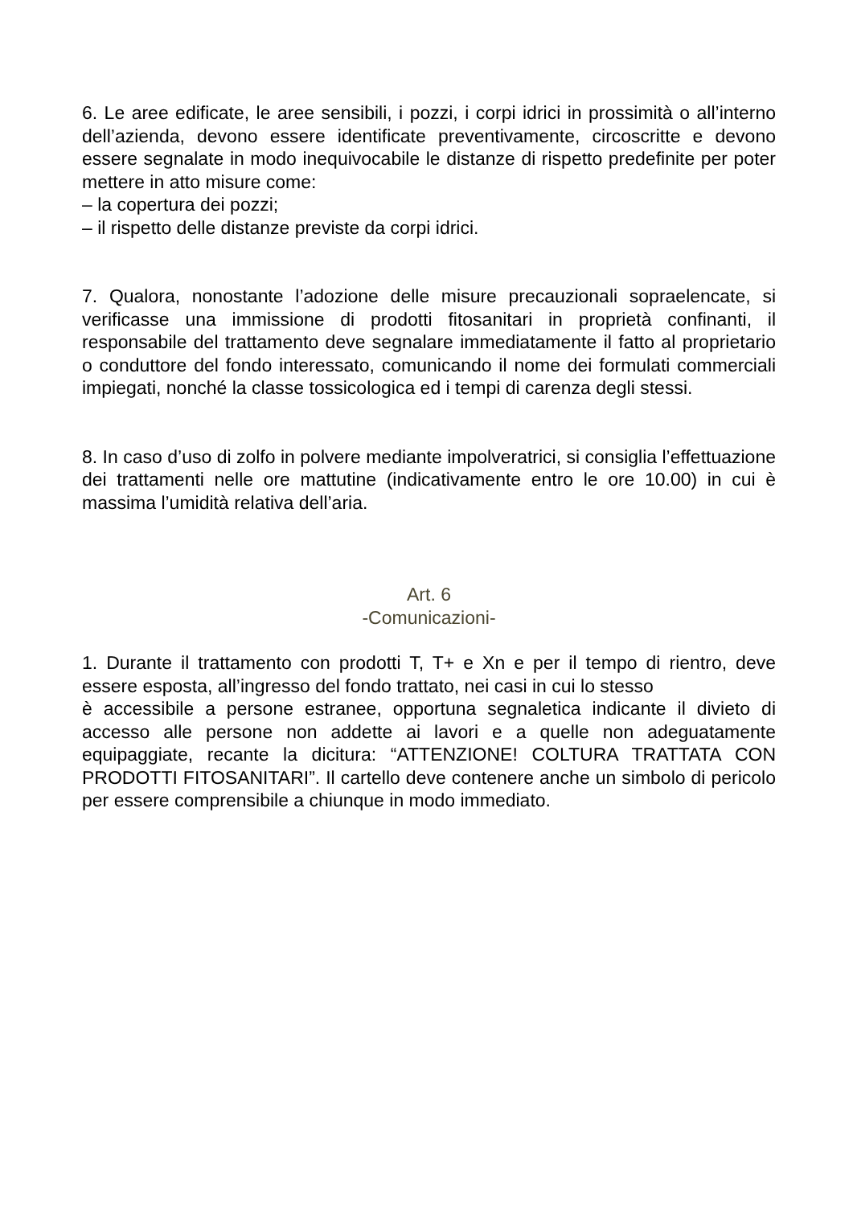6. Le aree edificate, le aree sensibili, i pozzi, i corpi idrici in prossimità o all’interno dell’azienda, devono essere identificate preventivamente, circoscritte e devono essere segnalate in modo inequivocabile le distanze di rispetto predefinite per poter mettere in atto misure come:
– la copertura dei pozzi;
– il rispetto delle distanze previste da corpi idrici.
7. Qualora, nonostante l’adozione delle misure precauzionali sopraelencate, si verificasse una immissione di prodotti fitosanitari in proprietà confinanti, il responsabile del trattamento deve segnalare immediatamente il fatto al proprietario o conduttore del fondo interessato, comunicando il nome dei formulati commerciali impiegati, nonché la classe tossicologica ed i tempi di carenza degli stessi.
8. In caso d’uso di zolfo in polvere mediante impolveratrici, si consiglia l’effettuazione dei trattamenti nelle ore mattutine (indicativamente entro le ore 10.00) in cui è massima l’umidità relativa dell’aria.
Art. 6
-Comunicazioni-
1. Durante il trattamento con prodotti T, T+ e Xn e per il tempo di rientro, deve essere esposta, all’ingresso del fondo trattato, nei casi in cui lo stesso
è accessibile a persone estranee, opportuna segnaletica indicante il divieto di accesso alle persone non addette ai lavori e a quelle non adeguatamente equipaggiate, recante la dicitura: “ATTENZIONE! COLTURA TRATTATA CON PRODOTTI FITOSANITARI”. Il cartello deve contenere anche un simbolo di pericolo per essere comprensibile a chiunque in modo immediato.